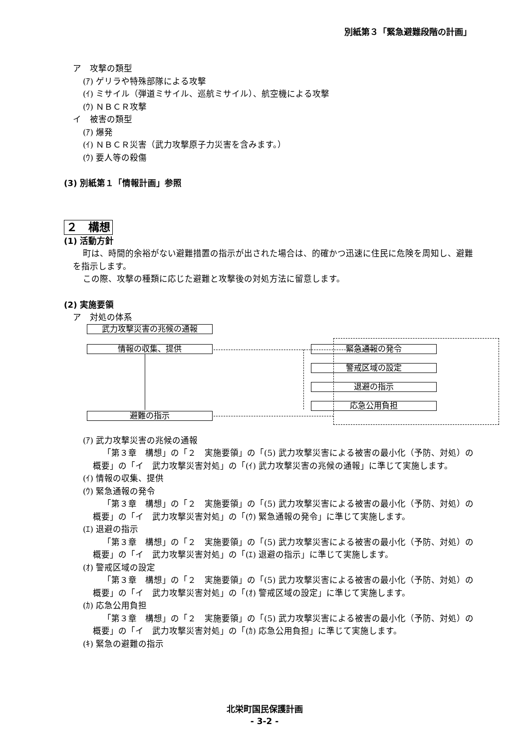別紙第３「緊急避難段階の計画」
ア　攻撃の類型
(ｱ) ゲリラや特殊部隊による攻撃
(ｲ) ミサイル（弾道ミサイル、巡航ミサイル）、航空機による攻撃
(ｳ) ＮＢＣＲ攻撃
イ　被害の類型
(ｱ) 爆発
(ｲ) ＮＢＣＲ災害（武力攻撃原子力災害を含みます。）
(ｳ) 要人等の殺傷
(3) 別紙第１「情報計画」参照
２　構想
(1) 活動方針
町は、時間的余裕がない避難措置の指示が出された場合は、的確かつ迅速に住民に危険を周知し、避難を指示します。
この際、攻撃の種類に応じた避難と攻撃後の対処方法に留意します。
(2) 実施要領
ア　対処の体系
武力攻撃災害の兆候の通報
情報の収集、提供
避難の指示
緊急通報の発令
警戒区域の設定
退避の指示
応急公用負担
(ｱ) 武力攻撃災害の兆候の通報
「第３章　構想」の「２　実施要領」の「(5) 武力攻撃災害による被害の最小化（予防、対処）の概要」の「イ　武力攻撃災害対処」の「(ｲ) 武力攻撃災害の兆候の通報」に準じて実施します。
(ｲ) 情報の収集、提供
(ｳ) 緊急通報の発令
「第３章　構想」の「２　実施要領」の「(5) 武力攻撃災害による被害の最小化（予防、対処）の概要」の「イ　武力攻撃災害対処」の「(ｳ) 緊急通報の発令」に準じて実施します。
(ｴ) 退避の指示
「第３章　構想」の「２　実施要領」の「(5) 武力攻撃災害による被害の最小化（予防、対処）の概要」の「イ　武力攻撃災害対処」の「(ｴ) 退避の指示」に準じて実施します。
(ｵ) 警戒区域の設定
「第３章　構想」の「２　実施要領」の「(5) 武力攻撃災害による被害の最小化（予防、対処）の概要」の「イ　武力攻撃災害対処」の「(ｵ) 警戒区域の設定」に準じて実施します。
(ｶ) 応急公用負担
「第３章　構想」の「２　実施要領」の「(5) 武力攻撃災害による被害の最小化（予防、対処）の概要」の「イ　武力攻撃災害対処」の「(ｶ) 応急公用負担」に準じて実施します。
(ｷ) 緊急の避難の指示
北栄町国民保護計画
- 3-2 -